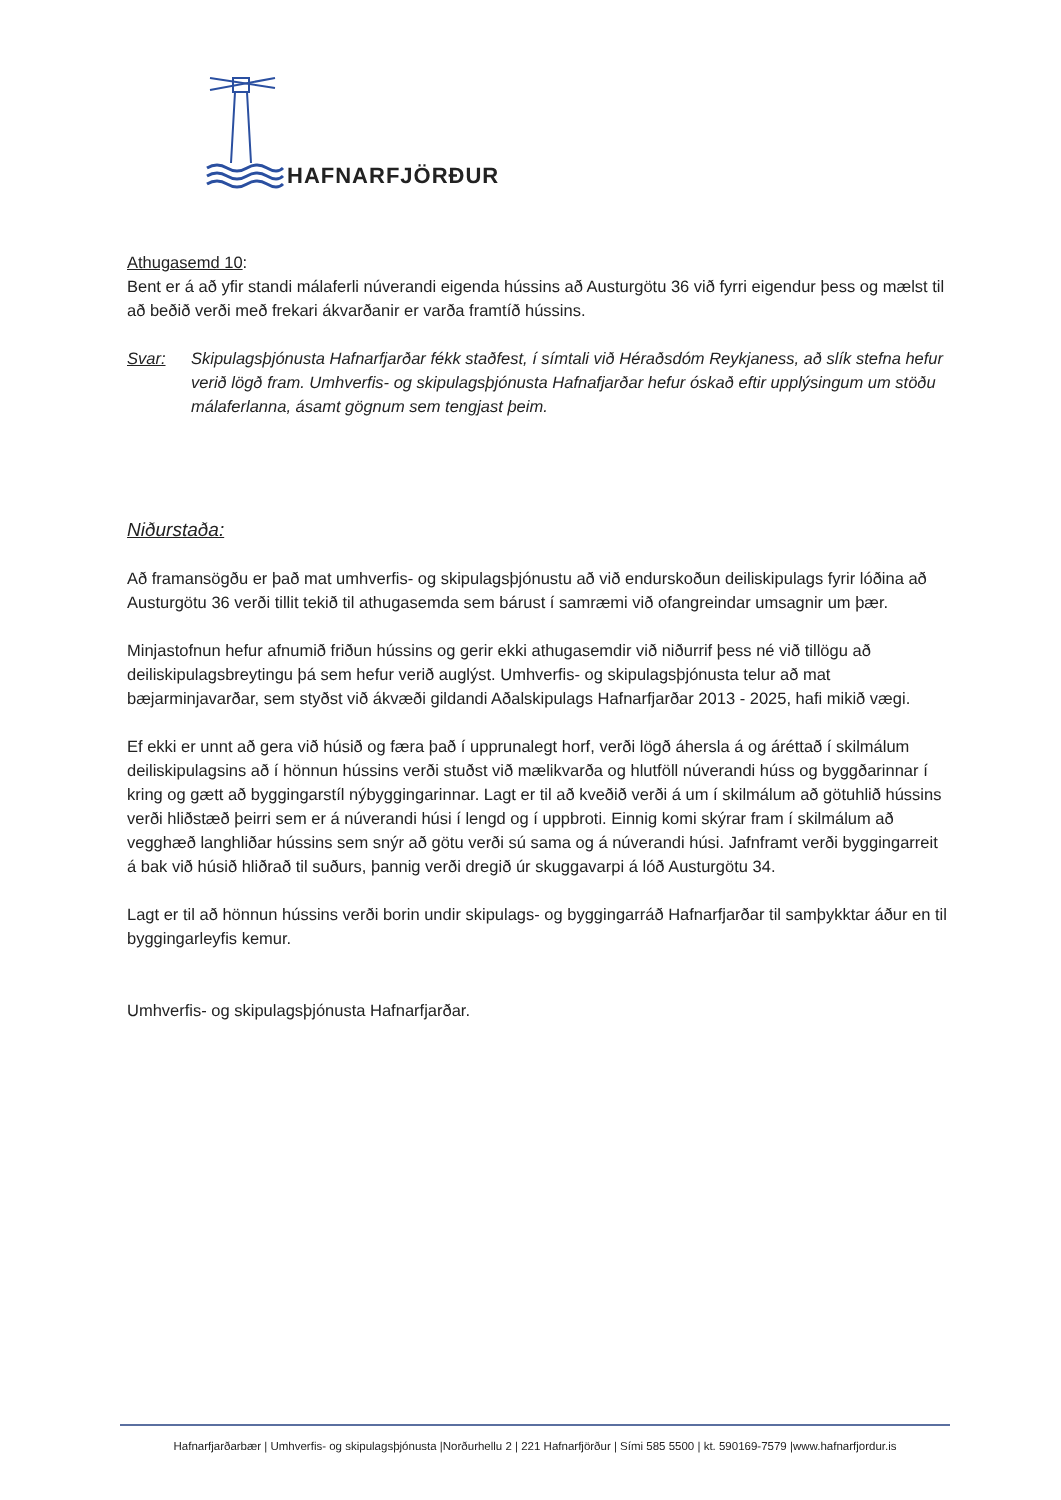HAFNARFJÖRÐUR
Athugasemd 10:
Bent er á að yfir standi málaferli núverandi eigenda hússins að Austurgötu 36 við fyrri eigendur þess og mælst til að beðið verði með frekari ákvarðanir er varða framtíð hússins.
Svar: Skipulagsþjónusta Hafnarfjarðar fékk staðfest, í símtali við Héraðsdóm Reykjaness, að slík stefna hefur verið lögð fram. Umhverfis- og skipulagsþjónusta Hafnafjarðar hefur óskað eftir upplýsingum um stöðu málaferlanna, ásamt gögnum sem tengjast þeim.
Niðurstaða:
Að framansögðu er það mat umhverfis- og skipulagsþjónustu að við endurskoðun deiliskipulags fyrir lóðina að Austurgötu 36 verði tillit tekið til athugasemda sem bárust í samræmi við ofangreindar umsagnir um þær.
Minjastofnun hefur afnumið friðun hússins og gerir ekki athugasemdir við niðurrif þess né við tillögu að deiliskipulagsbreytingu þá sem hefur verið auglýst. Umhverfis- og skipulagsþjónusta telur að mat bæjarminjavarðar, sem styðst við ákvæði gildandi Aðalskipulags Hafnarfjarðar 2013 - 2025, hafi mikið vægi.
Ef ekki er unnt að gera við húsið og færa það í upprunalegt horf, verði lögð áhersla á og áréttað í skilmálum deiliskipulagsins að í hönnun hússins verði stuðst við mælikvarða og hlutföll núverandi húss og byggðarinnar í kring og gætt að byggingarstíl nýbyggingarinnar. Lagt er til að kveðið verði á um í skilmálum að götuhlið hússins verði hliðstæð þeirri sem er á núverandi húsi í lengd og í uppbroti. Einnig komi skýrar fram í skilmálum að vegghæð langhliðar hússins sem snýr að götu verði sú sama og á núverandi húsi. Jafnframt verði byggingarreit á bak við húsið hliðrað til suðurs, þannig verði dregið úr skuggavarpi á lóð Austurgötu 34.
Lagt er til að hönnun hússins verði borin undir skipulags- og byggingarráð Hafnarfjarðar til samþykktar áður en til byggingarleyfis kemur.
Umhverfis- og skipulagsþjónusta Hafnarfjarðar.
Hafnarfjarðarbær | Umhverfis- og skipulagsþjónusta |Norðurhellu 2 | 221 Hafnarfjörður | Sími 585 5500 | kt. 590169-7579 |www.hafnarfjordur.is